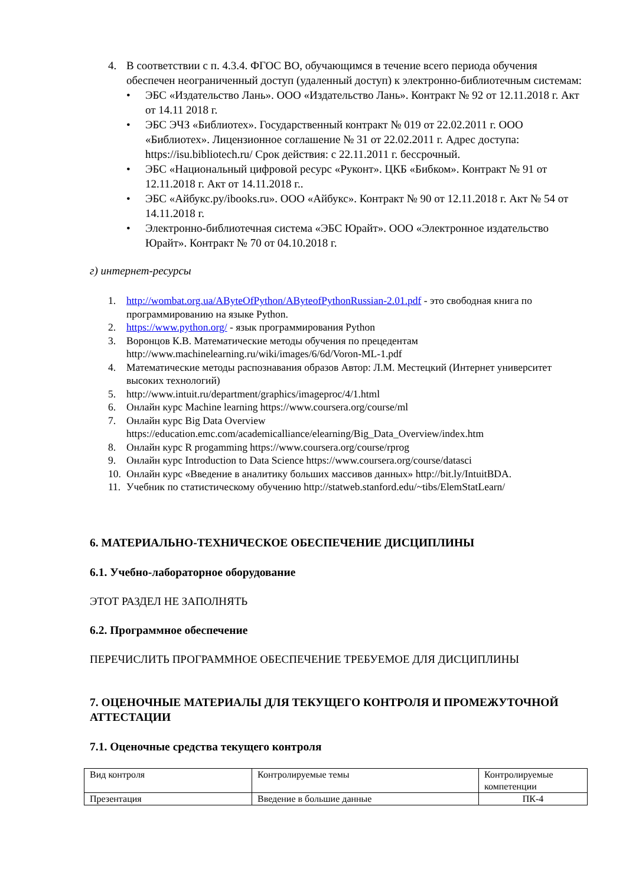4. В соответствии с п. 4.3.4. ФГОС ВО, обучающимся в течение всего периода обучения обеспечен неограниченный доступ (удаленный доступ) к электронно-библиотечным системам:
• ЭБС «Издательство Лань». ООО «Издательство Лань». Контракт № 92 от 12.11.2018 г. Акт от 14.11 2018 г.
• ЭБС ЭЧЗ «Библиотех». Государственный контракт № 019 от 22.02.2011 г. ООО «Библиотех». Лицензионное соглашение № 31 от 22.02.2011 г. Адрес доступа: https://isu.bibliotech.ru/ Срок действия: с 22.11.2011 г. бессрочный.
• ЭБС «Национальный цифровой ресурс «Руконт». ЦКБ «Бибком». Контракт № 91 от 12.11.2018 г. Акт от 14.11.2018 г..
• ЭБС «Айбукс.ру/ibooks.ru». ООО «Айбукс». Контракт № 90 от 12.11.2018 г. Акт № 54 от 14.11.2018 г.
• Электронно-библиотечная система «ЭБС Юрайт». ООО «Электронное издательство Юрайт». Контракт № 70 от 04.10.2018 г.
г) интернет-ресурсы
1. http://wombat.org.ua/AByteOfPython/AByteofPythonRussian-2.01.pdf - это свободная книга по программированию на языке Python.
2. https://www.python.org/ - язык программирования Python
3. Воронцов К.В. Математические методы обучения по прецедентам http://www.machinelearning.ru/wiki/images/6/6d/Voron-ML-1.pdf
4. Математические методы распознавания образов Автор: Л.М. Местецкий (Интернет университет высоких технологий)
5. http://www.intuit.ru/department/graphics/imageproc/4/1.html
6. Онлайн курс Machine learning https://www.coursera.org/course/ml
7. Онлайн курс Big Data Overview https://education.emc.com/academicalliance/elearning/Big_Data_Overview/index.htm
8. Онлайн курс R progamming https://www.coursera.org/course/rprog
9. Онлайн курс Introduction to Data Science https://www.coursera.org/course/datasci
10. Онлайн курс «Введение в аналитику больших массивов данных» http://bit.ly/IntuitBDA.
11. Учебник по статистическому обучению http://statweb.stanford.edu/~tibs/ElemStatLearn/
6. МАТЕРИАЛЬНО-ТЕХНИЧЕСКОЕ ОБЕСПЕЧЕНИЕ ДИСЦИПЛИНЫ
6.1. Учебно-лабораторное оборудование
ЭТОТ РАЗДЕЛ НЕ ЗАПОЛНЯТЬ
6.2. Программное обеспечение
ПЕРЕЧИСЛИТЬ ПРОГРАММНОЕ ОБЕСПЕЧЕНИЕ ТРЕБУЕМОЕ ДЛЯ ДИСЦИПЛИНЫ
7. ОЦЕНОЧНЫЕ МАТЕРИАЛЫ ДЛЯ ТЕКУЩЕГО КОНТРОЛЯ И ПРОМЕЖУТОЧНОЙ АТТЕСТАЦИИ
7.1. Оценочные средства текущего контроля
| Вид контроля | Контролируемые темы | Контролируемые компетенции |
| Презентация | Введение в большие данные | ПК-4 |